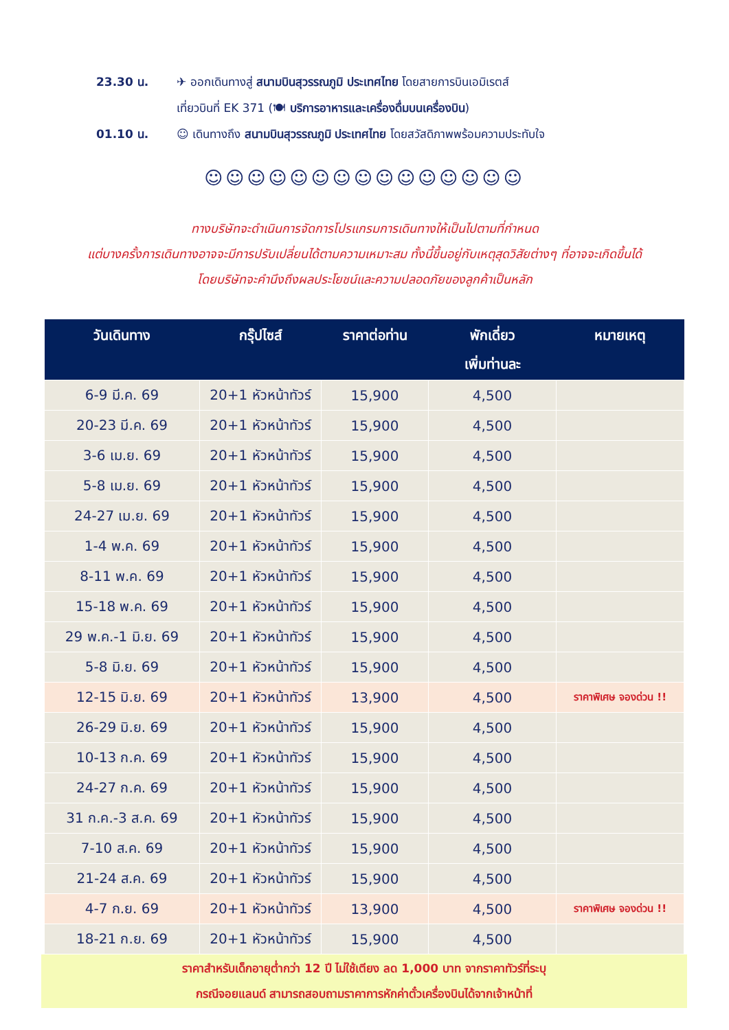23.30 น. ✈ ออกเดินทางสู่ สนามบินสุวรรณภูมิ ประเทศไทย โดยสายการบินเอมิเรตส์
เที่ยวบินที่ EK 371 (🍽 บริการอาหารและเครื่องดื่มบนเครื่องบิน)
01.10 น. ☺ เดินทางถึง สนามบินสุวรรณภูมิ ประเทศไทย โดยสวัสดิภาพพร้อมความประทับใจ
☺☺☺☺☺☺☺☺☺☺☺☺☺☺☺
ทางบริษัทจะดำเนินการจัดการโปรแกรมการเดินทางให้เป็นไปตามที่กำหนด
แต่บางครั้งการเดินทางอาจจะมีการปรับเปลี่ยนได้ตามความเหมาะสม ทั้งนี้ขึ้นอยู่กับเหตุสุดวิสัยต่างๆ ที่อาจจะเกิดขึ้นได้
โดยบริษัทจะคำนึงถึงผลประโยชน์และความปลอดภัยของลูกค้าเป็นหลัก
| วันเดินทาง | กรุ๊ปไซส์ | ราคาต่อท่าน | พักเดี่ยว เพิ่มท่านละ | หมายเหตุ |
| --- | --- | --- | --- | --- |
| 6-9 มี.ค. 69 | 20+1 หัวหน้าทัวร์ | 15,900 | 4,500 | |
| 20-23 มี.ค. 69 | 20+1 หัวหน้าทัวร์ | 15,900 | 4,500 | |
| 3-6 เม.ย. 69 | 20+1 หัวหน้าทัวร์ | 15,900 | 4,500 | |
| 5-8 เม.ย. 69 | 20+1 หัวหน้าทัวร์ | 15,900 | 4,500 | |
| 24-27 เม.ย. 69 | 20+1 หัวหน้าทัวร์ | 15,900 | 4,500 | |
| 1-4 พ.ค. 69 | 20+1 หัวหน้าทัวร์ | 15,900 | 4,500 | |
| 8-11 พ.ค. 69 | 20+1 หัวหน้าทัวร์ | 15,900 | 4,500 | |
| 15-18 พ.ค. 69 | 20+1 หัวหน้าทัวร์ | 15,900 | 4,500 | |
| 29 พ.ค.-1 มิ.ย. 69 | 20+1 หัวหน้าทัวร์ | 15,900 | 4,500 | |
| 5-8 มิ.ย. 69 | 20+1 หัวหน้าทัวร์ | 15,900 | 4,500 | |
| 12-15 มิ.ย. 69 | 20+1 หัวหน้าทัวร์ | 13,900 | 4,500 | ราคาพิเศษ จองด่วน !! |
| 26-29 มิ.ย. 69 | 20+1 หัวหน้าทัวร์ | 15,900 | 4,500 | |
| 10-13 ก.ค. 69 | 20+1 หัวหน้าทัวร์ | 15,900 | 4,500 | |
| 24-27 ก.ค. 69 | 20+1 หัวหน้าทัวร์ | 15,900 | 4,500 | |
| 31 ก.ค.-3 ส.ค. 69 | 20+1 หัวหน้าทัวร์ | 15,900 | 4,500 | |
| 7-10 ส.ค. 69 | 20+1 หัวหน้าทัวร์ | 15,900 | 4,500 | |
| 21-24 ส.ค. 69 | 20+1 หัวหน้าทัวร์ | 15,900 | 4,500 | |
| 4-7 ก.ย. 69 | 20+1 หัวหน้าทัวร์ | 13,900 | 4,500 | ราคาพิเศษ จองด่วน !! |
| 18-21 ก.ย. 69 | 20+1 หัวหน้าทัวร์ | 15,900 | 4,500 | |
ราคาสำหรับเด็กอายุต่ำกว่า 12 ปี ไม่ใช้เตียง ลด 1,000 บาท จากราคาทัวร์ที่ระบุ
กรณีจอยแลนด์ สามารถสอบถามราคาการหักค่าตั๋วเครื่องบินได้จากเจ้าหน้าที่